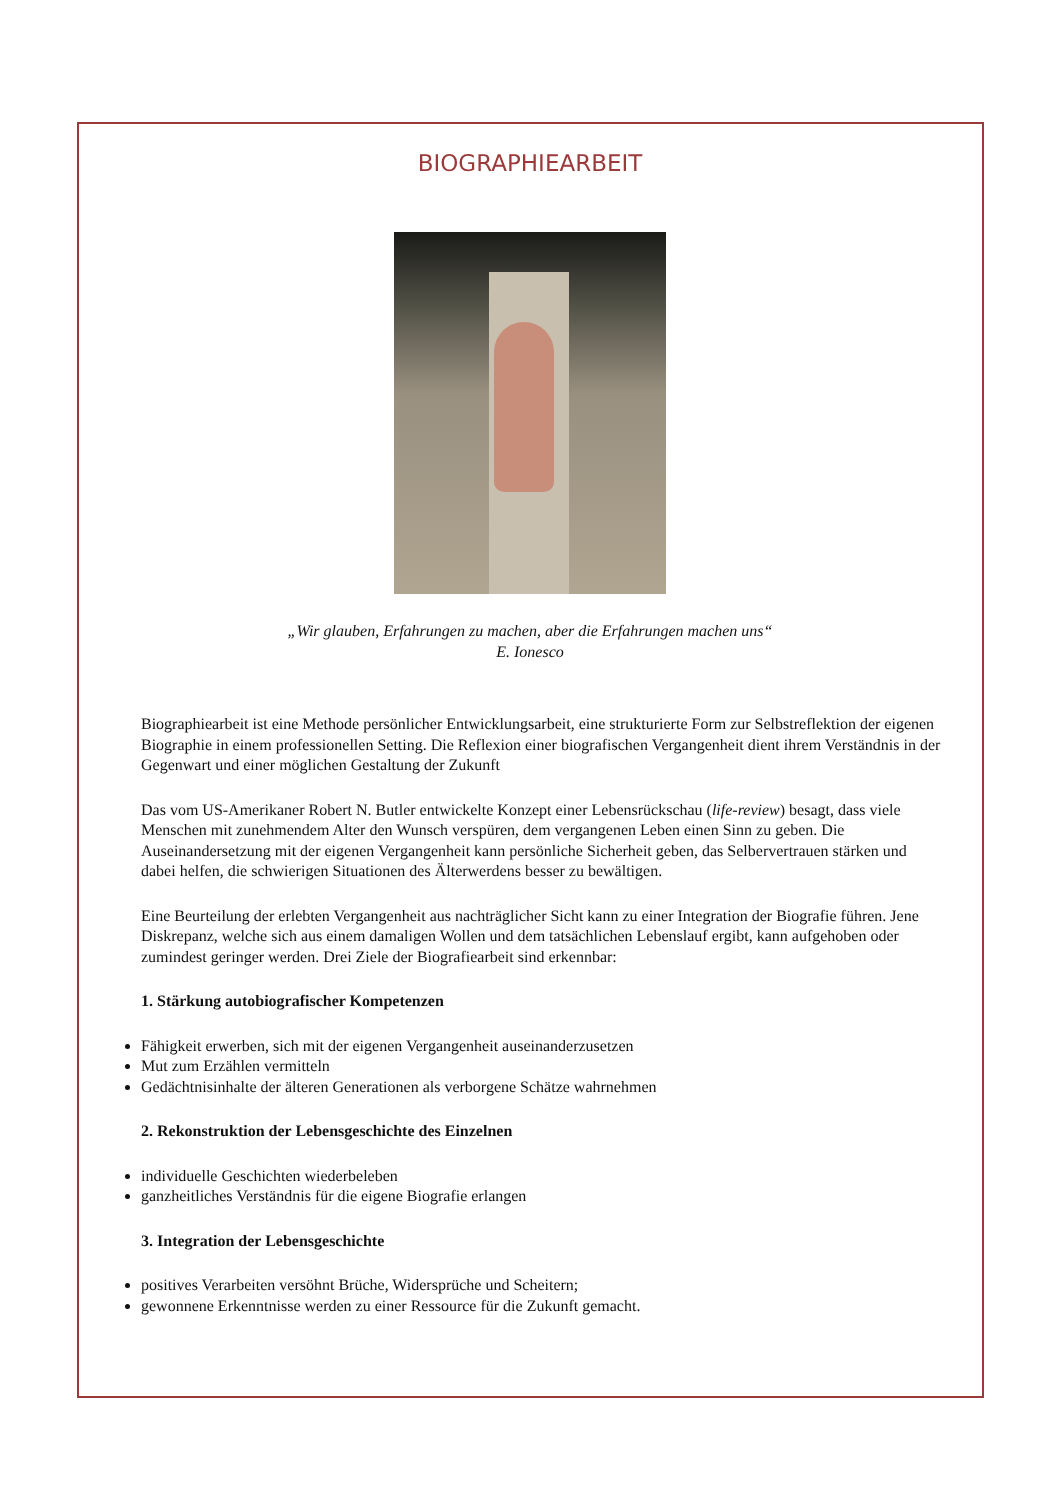BIOGRAPHIEARBEIT
„Wir glauben, Erfahrungen zu machen, aber die Erfahrungen machen uns“
E. Ionesco
Biographiearbeit ist eine Methode persönlicher Entwicklungsarbeit, eine strukturierte Form zur Selbstreflektion der eigenen Biographie in einem professionellen Setting. Die Reflexion einer biografischen Vergangenheit dient ihrem Verständnis in der Gegenwart und einer möglichen Gestaltung der Zukunft
Das vom US-Amerikaner Robert N. Butler entwickelte Konzept einer Lebensrückschau (life-review) besagt, dass viele Menschen mit zunehmendem Alter den Wunsch verspüren, dem vergangenen Leben einen Sinn zu geben. Die Auseinandersetzung mit der eigenen Vergangenheit kann persönliche Sicherheit geben, das Selbervertrauen stärken und dabei helfen, die schwierigen Situationen des Älterwerdens besser zu bewältigen.
Eine Beurteilung der erlebten Vergangenheit aus nachträglicher Sicht kann zu einer Integration der Biografie führen. Jene Diskrepanz, welche sich aus einem damaligen Wollen und dem tatsächlichen Lebenslauf ergibt, kann aufgehoben oder zumindest geringer werden. Drei Ziele der Biografiearbeit sind erkennbar:
1. Stärkung autobiografischer Kompetenzen
Fähigkeit erwerben, sich mit der eigenen Vergangenheit auseinanderzusetzen
Mut zum Erzählen vermitteln
Gedächtnisinhalte der älteren Generationen als verborgene Schätze wahrnehmen
2. Rekonstruktion der Lebensgeschichte des Einzelnen
individuelle Geschichten wiederbeleben
ganzheitliches Verständnis für die eigene Biografie erlangen
3. Integration der Lebensgeschichte
positives Verarbeiten versöhnt Brüche, Widersprüche und Scheitern;
gewonnene Erkenntnisse werden zu einer Ressource für die Zukunft gemacht.